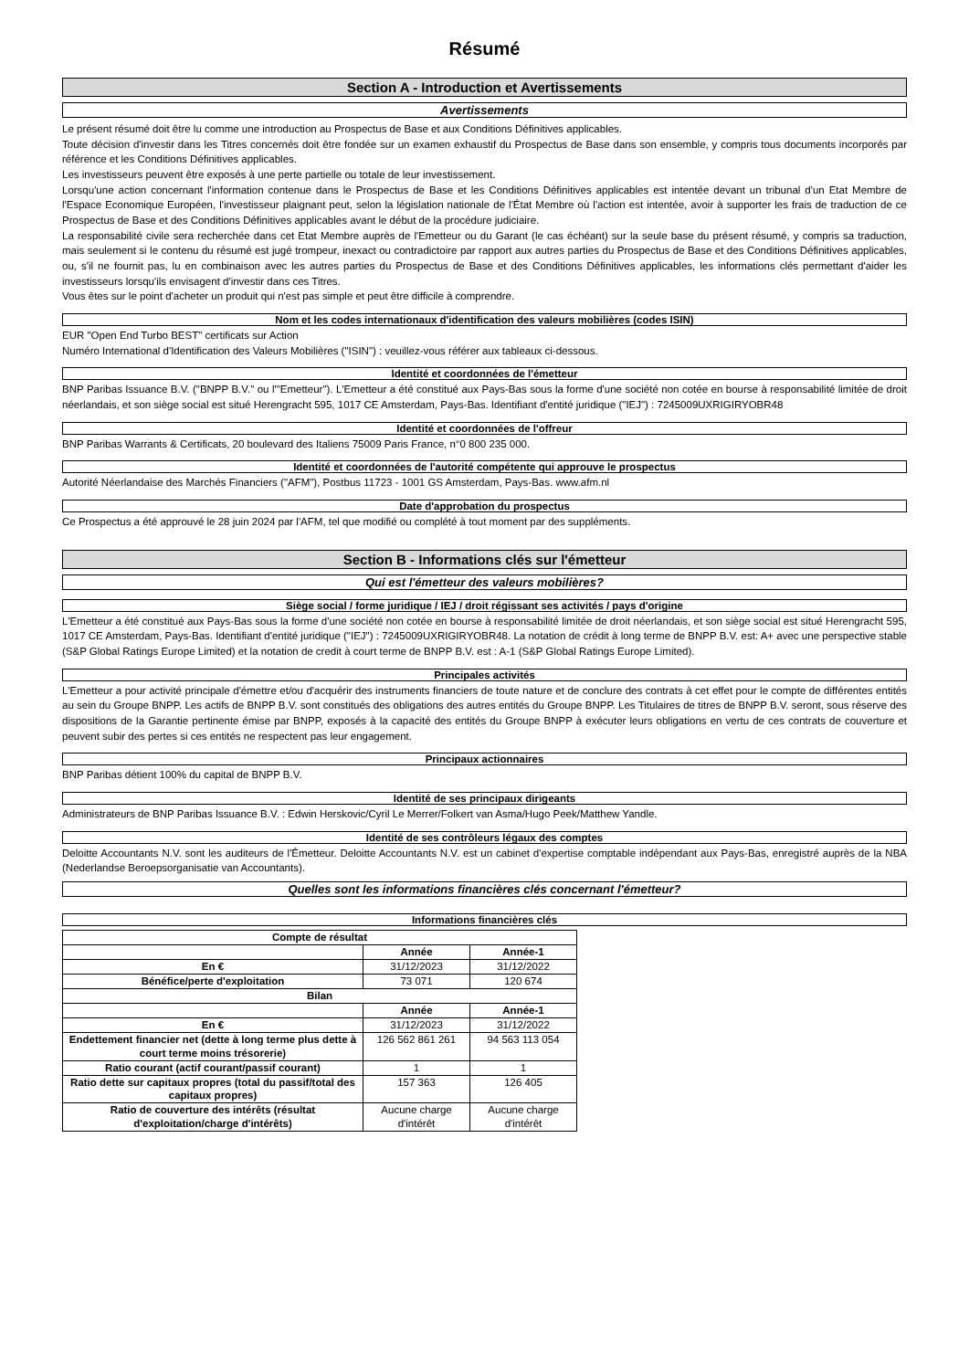Résumé
Section A - Introduction et Avertissements
Avertissements
Le présent résumé doit être lu comme une introduction au Prospectus de Base et aux Conditions Définitives applicables.
Toute décision d'investir dans les Titres concernés doit être fondée sur un examen exhaustif du Prospectus de Base dans son ensemble, y compris tous documents incorporés par référence et les Conditions Définitives applicables.
Les investisseurs peuvent être exposés à une perte partielle ou totale de leur investissement.
Lorsqu'une action concernant l'information contenue dans le Prospectus de Base et les Conditions Définitives applicables est intentée devant un tribunal d'un Etat Membre de l'Espace Economique Européen, l'investisseur plaignant peut, selon la législation nationale de l'État Membre où l'action est intentée, avoir à supporter les frais de traduction de ce Prospectus de Base et des Conditions Définitives applicables avant le début de la procédure judiciaire.
La responsabilité civile sera recherchée dans cet Etat Membre auprès de l'Emetteur ou du Garant (le cas échéant) sur la seule base du présent résumé, y compris sa traduction, mais seulement si le contenu du résumé est jugé trompeur, inexact ou contradictoire par rapport aux autres parties du Prospectus de Base et des Conditions Définitives applicables, ou, s'il ne fournit pas, lu en combinaison avec les autres parties du Prospectus de Base et des Conditions Définitives applicables, les informations clés permettant d'aider les investisseurs lorsqu'ils envisagent d'investir dans ces Titres.
Vous êtes sur le point d'acheter un produit qui n'est pas simple et peut être difficile à comprendre.
Nom et les codes internationaux d'identification des valeurs mobilières (codes ISIN)
EUR "Open End Turbo BEST" certificats sur Action
Numéro International d'Identification des Valeurs Mobilières ("ISIN") : veuillez-vous référer aux tableaux ci-dessous.
Identité et coordonnées de l'émetteur
BNP Paribas Issuance B.V. ("BNPP B.V." ou l'"Emetteur"). L'Emetteur a été constitué aux Pays-Bas sous la forme d'une société non cotée en bourse à responsabilité limitée de droit néerlandais, et son siège social est situé Herengracht 595, 1017 CE Amsterdam, Pays-Bas. Identifiant d'entité juridique ("IEJ") : 7245009UXRIGIRYOBR48
Identité et coordonnées de l'offreur
BNP Paribas Warrants & Certificats, 20 boulevard des Italiens 75009 Paris France, n°0 800 235 000.
Identité et coordonnées de l'autorité compétente qui approuve le prospectus
Autorité Néerlandaise des Marchés Financiers ("AFM"), Postbus 11723 - 1001 GS Amsterdam, Pays-Bas. www.afm.nl
Date d'approbation du prospectus
Ce Prospectus a été approuvé le 28 juin 2024 par l'AFM, tel que modifié ou complété à tout moment par des suppléments.
Section B - Informations clés sur l'émetteur
Qui est l'émetteur des valeurs mobilières?
Siège social / forme juridique / IEJ / droit régissant ses activités / pays d'origine
L'Emetteur a été constitué aux Pays-Bas sous la forme d'une société non cotée en bourse à responsabilité limitée de droit néerlandais, et son siège social est situé Herengracht 595, 1017 CE Amsterdam, Pays-Bas. Identifiant d'entité juridique ("IEJ") : 7245009UXRIGIRYOBR48. La notation de crédit à long terme de BNPP B.V. est: A+ avec une perspective stable (S&P Global Ratings Europe Limited) et la notation de credit à court terme de BNPP B.V. est : A-1 (S&P Global Ratings Europe Limited).
Principales activités
L'Emetteur a pour activité principale d'émettre et/ou d'acquérir des instruments financiers de toute nature et de conclure des contrats à cet effet pour le compte de différentes entités au sein du Groupe BNPP. Les actifs de BNPP B.V. sont constitués des obligations des autres entités du Groupe BNPP. Les Titulaires de titres de BNPP B.V. seront, sous réserve des dispositions de la Garantie pertinente émise par BNPP, exposés à la capacité des entités du Groupe BNPP à exécuter leurs obligations en vertu de ces contrats de couverture et peuvent subir des pertes si ces entités ne respectent pas leur engagement.
Principaux actionnaires
BNP Paribas détient 100% du capital de BNPP B.V.
Identité de ses principaux dirigeants
Administrateurs de BNP Paribas Issuance B.V. : Edwin Herskovic/Cyril Le Merrer/Folkert van Asma/Hugo Peek/Matthew Yandle.
Identité de ses contrôleurs légaux des comptes
Deloitte Accountants N.V. sont les auditeurs de l'Émetteur. Deloitte Accountants N.V. est un cabinet d'expertise comptable indépendant aux Pays-Bas, enregistré auprès de la NBA (Nederlandse Beroepsorganisatie van Accountants).
Quelles sont les informations financières clés concernant l'émetteur?
Informations financières clés
| Compte de résultat | | |
| | Année | Année-1 |
| En € | 31/12/2023 | 31/12/2022 |
| Bénéfice/perte d'exploitation | 73 071 | 120 674 |
| Bilan | | |
| | Année | Année-1 |
| En € | 31/12/2023 | 31/12/2022 |
| Endettement financier net (dette à long terme plus dette à court terme moins trésorerie) | 126 562 861 261 | 94 563 113 054 |
| Ratio courant (actif courant/passif courant) | 1 | 1 |
| Ratio dette sur capitaux propres (total du passif/total des capitaux propres) | 157 363 | 126 405 |
| Ratio de couverture des intérêts (résultat d'exploitation/charge d'intérêts) | Aucune charge d'intérêt | Aucune charge d'intérêt |